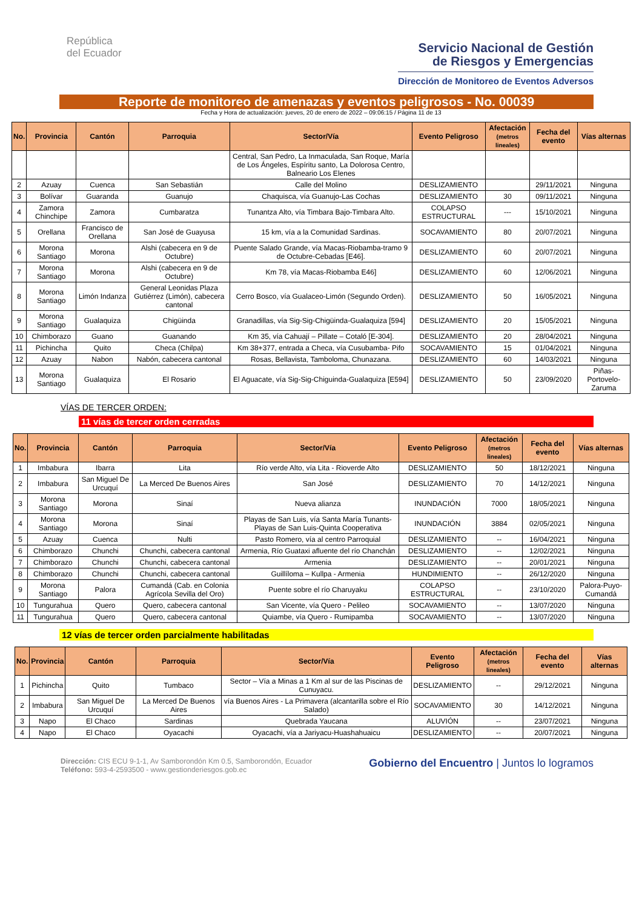República
del Ecuador
Servicio Nacional de Gestión
de Riesgos y Emergencias
Dirección de Monitoreo de Eventos Adversos
Reporte de monitoreo de amenazas y eventos peligrosos - No. 00039
Fecha y Hora de actualización: jueves, 20 de enero de 2022 – 09:06:15 / Página 11 de 13
| No. | Provincia | Cantón | Parroquia | Sector/Vía | Evento Peligroso | Afectación (metros lineales) | Fecha del evento | Vías alternas |
| --- | --- | --- | --- | --- | --- | --- | --- | --- |
| | | | | Central, San Pedro, La Inmaculada, San Roque, María de Los Ángeles, Espíritu santo, La Dolorosa Centro, Balneario Los Elenes | | | | |
| 2 | Azuay | Cuenca | San Sebastián | Calle del Molino | DESLIZAMIENTO | | 29/11/2021 | Ninguna |
| 3 | Bolívar | Guaranda | Guanujo | Chaquisca, vía Guanujo-Las Cochas | DESLIZAMIENTO | 30 | 09/11/2021 | Ninguna |
| 4 | Zamora Chinchipe | Zamora | Cumbaratza | Tunantza Alto, vía Timbara Bajo-Timbara Alto. | COLAPSO ESTRUCTURAL | --- | 15/10/2021 | Ninguna |
| 5 | Orellana | Francisco de Orellana | San José de Guayusa | 15 km, vía a la Comunidad Sardinas. | SOCAVAMIENTO | 80 | 20/07/2021 | Ninguna |
| 6 | Morona Santiago | Morona | Alshi (cabecera en 9 de Octubre) | Puente Salado Grande, vía Macas-Riobamba-tramo 9 de Octubre-Cebadas [E46]. | DESLIZAMIENTO | 60 | 20/07/2021 | Ninguna |
| 7 | Morona Santiago | Morona | Alshi (cabecera en 9 de Octubre) | Km 78, vía Macas-Riobamba E46] | DESLIZAMIENTO | 60 | 12/06/2021 | Ninguna |
| 8 | Morona Santiago | Limón Indanza | General Leonidas Plaza Gutiérrez (Limón), cabecera cantonal | Cerro Bosco, vía Gualaceo-Limón (Segundo Orden). | DESLIZAMIENTO | 50 | 16/05/2021 | Ninguna |
| 9 | Morona Santiago | Gualaquiza | Chigüinda | Granadillas, vía Sig-Sig-Chigüinda-Gualaquiza [594] | DESLIZAMIENTO | 20 | 15/05/2021 | Ninguna |
| 10 | Chimborazo | Guano | Guanando | Km 35, vía Cahuají – Pillate – Cotaló [E-304]. | DESLIZAMIENTO | 20 | 28/04/2021 | Ninguna |
| 11 | Pichincha | Quito | Checa (Chilpa) | Km 38+377, entrada a Checa, vía Cusubamba- Pifo | SOCAVAMIENTO | 15 | 01/04/2021 | Ninguna |
| 12 | Azuay | Nabon | Nabón, cabecera cantonal | Rosas, Bellavista, Tamboloma, Chunazana. | DESLIZAMIENTO | 60 | 14/03/2021 | Ninguna |
| 13 | Morona Santiago | Gualaquiza | El Rosario | El Aguacate, vía Sig-Sig-Chiguinda-Gualaquiza [E594] | DESLIZAMIENTO | 50 | 23/09/2020 | Piñas-Portovelo-Zaruma |
VÍAS DE TERCER ORDEN:
11 vías de tercer orden cerradas
| No. | Provincia | Cantón | Parroquia | Sector/Vía | Evento Peligroso | Afectación (metros lineales) | Fecha del evento | Vías alternas |
| --- | --- | --- | --- | --- | --- | --- | --- | --- |
| 1 | Imbabura | Ibarra | Lita | Río verde Alto, vía Lita - Rioverde Alto | DESLIZAMIENTO | 50 | 18/12/2021 | Ninguna |
| 2 | Imbabura | San Miguel De Urcuquí | La Merced De Buenos Aires | San José | DESLIZAMIENTO | 70 | 14/12/2021 | Ninguna |
| 3 | Morona Santiago | Morona | Sinaí | Nueva alianza | INUNDACIÓN | 7000 | 18/05/2021 | Ninguna |
| 4 | Morona Santiago | Morona | Sinaí | Playas de San Luis, vía Santa María Tunants-Playas de San Luis-Quinta Cooperativa | INUNDACIÓN | 3884 | 02/05/2021 | Ninguna |
| 5 | Azuay | Cuenca | Nulti | Pasto Romero, vía al centro Parroquial | DESLIZAMIENTO | -- | 16/04/2021 | Ninguna |
| 6 | Chimborazo | Chunchi | Chunchi, cabecera cantonal | Armenia, Río Guataxi afluente del río Chanchán | DESLIZAMIENTO | -- | 12/02/2021 | Ninguna |
| 7 | Chimborazo | Chunchi | Chunchi, cabecera cantonal | Armenia | DESLIZAMIENTO | -- | 20/01/2021 | Ninguna |
| 8 | Chimborazo | Chunchi | Chunchi, cabecera cantonal | Guillíloma – Kullpa - Armenia | HUNDIMIENTO | -- | 26/12/2020 | Ninguna |
| 9 | Morona Santiago | Palora | Cumandá (Cab. en Colonia Agrícola Sevilla del Oro) | Puente sobre el río Charuyaku | COLAPSO ESTRUCTURAL | -- | 23/10/2020 | Palora-Puyo-Cumandá |
| 10 | Tungurahua | Quero | Quero, cabecera cantonal | San Vicente, vía Quero - Pelileo | SOCAVAMIENTO | -- | 13/07/2020 | Ninguna |
| 11 | Tungurahua | Quero | Quero, cabecera cantonal | Quiambe, vía Quero - Rumipamba | SOCAVAMIENTO | -- | 13/07/2020 | Ninguna |
12 vías de tercer orden parcialmente habilitadas
| No. | Provincia | Cantón | Parroquia | Sector/Vía | Evento Peligroso | Afectación (metros lineales) | Fecha del evento | Vías alternas |
| --- | --- | --- | --- | --- | --- | --- | --- | --- |
| 1 | Pichincha | Quito | Tumbaco | Sector – Vía a Minas a 1 Km al sur de las Piscinas de Cunuyacu. | DESLIZAMIENTO | -- | 29/12/2021 | Ninguna |
| 2 | Imbabura | San Miguel De Urcuquí | La Merced De Buenos Aires | vía Buenos Aires - La Primavera (alcantarilla sobre el Río Salado) | SOCAVAMIENTO | 30 | 14/12/2021 | Ninguna |
| 3 | Napo | El Chaco | Sardinas | Quebrada Yaucana | ALUVIÓN | -- | 23/07/2021 | Ninguna |
| 4 | Napo | El Chaco | Oyacachi | Oyacachi, vía a Jariyacu-Huashahuaicu | DESLIZAMIENTO | -- | 20/07/2021 | Ninguna |
Dirección: CIS ECU 9-1-1, Av Samborondón Km 0.5, Samborondón, Ecuador
Teléfono: 593-4-2593500 - www.gestionderiesgos.gob.ec
Gobierno del Encuentro | Juntos lo logramos